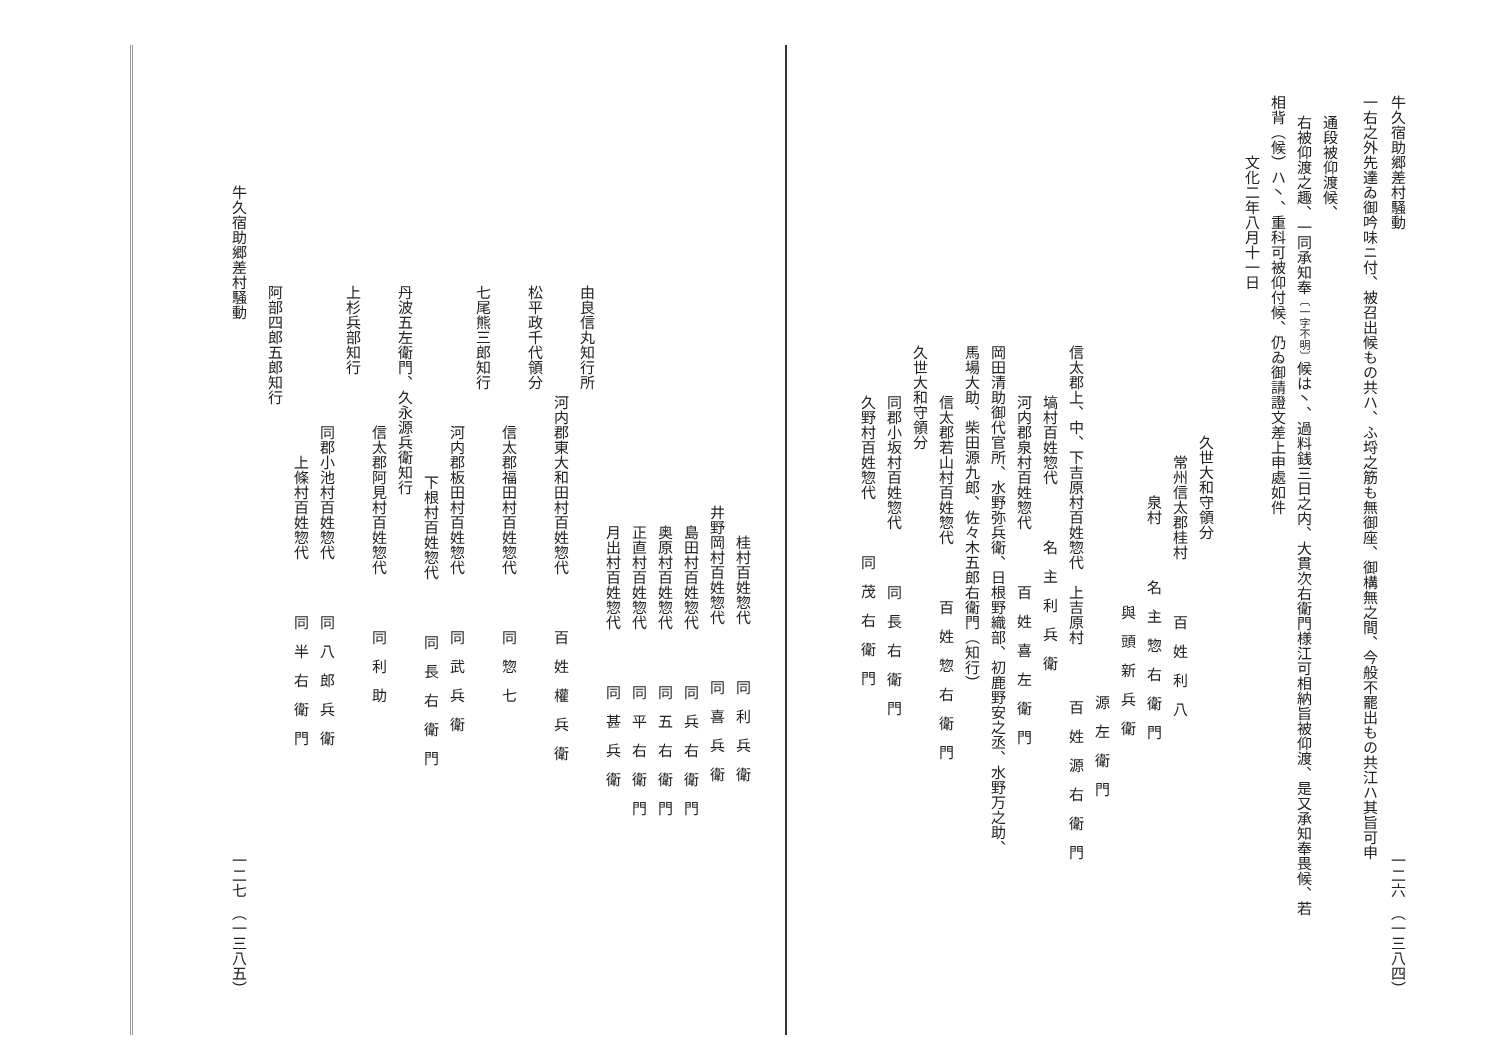牛久宿助郷差村騒動 一二六　（一三八四）
一右之外先達ゐ御吟味ニ付、被召出候もの共ハ、ふ埒之筋も無御座、御構無之間、今般不罷出もの共江ハ其旨可申
通段被仰渡候、
右被仰渡之趣、一同承知奉〔一字不明〕候は丶、過料銭三日之内、大貫次右衛門様江可相納旨被仰渡、是又承知奉畏候、若
相背（候）ハ丶、重科可被仰付候、仍ゐ御請證文差上申處如件
文化二年八月十一日
久世大和守領分
常州信太郡桂村　百姓利八
泉村　名主惣右衛門
與頭新兵衛
源左衛門
信太郡上、中、下吉原村百姓惣代　上吉原村　百姓源右衛門
塙村百姓惣代　名主利兵衛
河内郡泉村百姓惣代　百姓喜左衛門
岡田清助御代官所、水野弥兵衛、日根野織部、初鹿野安之丞、水野万之助、
馬場大助、柴田源九郎、佐々木五郎右衛門（知行）
信太郡若山村百姓惣代　百姓惣右衛門
久世大和守領分
同郡小坂村百姓惣代　同長右衛門
久野村百姓惣代　同茂右衛門
桂村百姓惣代　同利兵衛
井野岡村百姓惣代　同喜兵衛
島田村百姓惣代　同兵右衛門
奥原村百姓惣代　同五右衛門
正直村百姓惣代　同平右衛門
月出村百姓惣代　同甚兵衛
由良信丸知行所
河内郡東大和田村百姓惣代　百姓權兵衛
松平政千代領分
信太郡福田村百姓惣代　同惣七
七尾熊三郎知行
河内郡板田村百姓惣代　同武兵衛
下根村百姓惣代　同長右衛門
丹波五左衛門、久永源兵衛知行
信太郡阿見村百姓惣代　同利助
上杉兵部知行
同郡小池村百姓惣代　同八郎兵衛
上條村百姓惣代　同半右衛門
阿部四郎五郎知行
牛久宿助郷差村騒動 一二七　（一三八五）